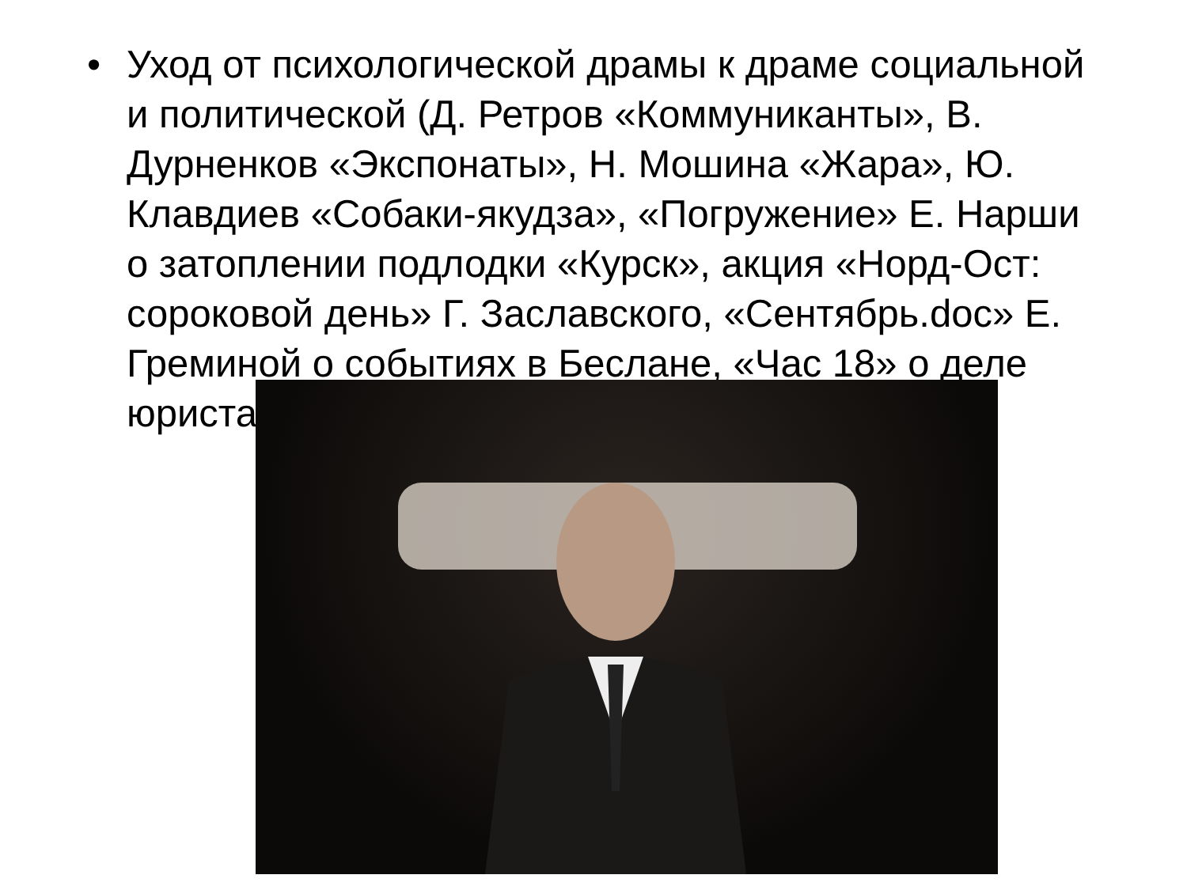• Уход от психологической драмы к драме социальной и политической (Д. Ретров «Коммуниканты», В. Дурненков «Экспонаты», Н. Мошина «Жара», Ю. Клавдиев «Собаки-якудза», «Погружение» Е. Нарши о затоплении подлодки «Курск», акция «Норд-Ост: сороковой день» Г. Заславского, «Сентябрь.doc» Е. Греминой о событиях в Беслане, «Час 18» о деле юриста